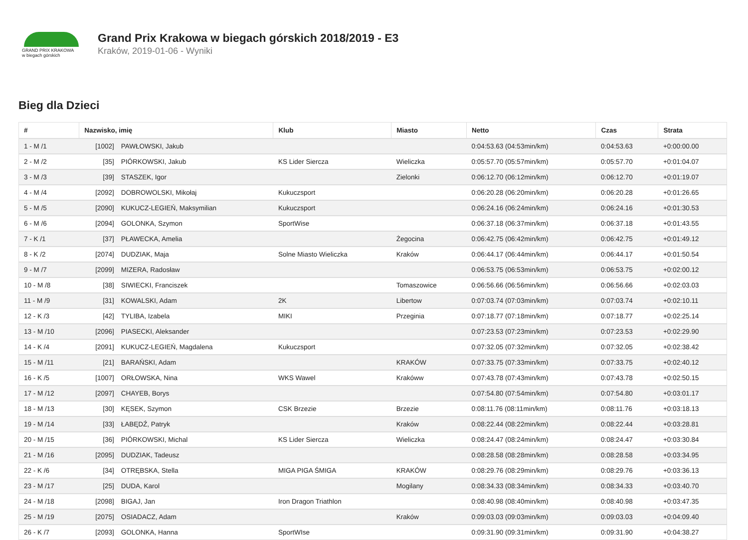GRAND PRIX KRAKOWA
w biegach górskich
Grand Prix Krakowa w biegach górskich 2018/2019 - E3
Kraków, 2019-01-06 - Wyniki
Bieg dla Dzieci
| # | Nazwisko, imię | | Klub | Miasto | Netto | Czas | Strata |
| --- | --- | --- | --- | --- | --- | --- | --- |
| 1 - M /1 | [1002] | PAWŁOWSKI, Jakub | | | 0:04:53.63 (04:53min/km) | 0:04:53.63 | +0:00:00.00 |
| 2 - M /2 | [35] | PIÓRKOWSKI, Jakub | KS Lider Siercza | Wieliczka | 0:05:57.70 (05:57min/km) | 0:05:57.70 | +0:01:04.07 |
| 3 - M /3 | [39] | STASZEK, Igor | | Zielonki | 0:06:12.70 (06:12min/km) | 0:06:12.70 | +0:01:19.07 |
| 4 - M /4 | [2092] | DOBROWOLSKI, Mikołaj | Kukuczsport | | 0:06:20.28 (06:20min/km) | 0:06:20.28 | +0:01:26.65 |
| 5 - M /5 | [2090] | KUKUCZ-LEGIEŃ, Maksymilian | Kukuczsport | | 0:06:24.16 (06:24min/km) | 0:06:24.16 | +0:01:30.53 |
| 6 - M /6 | [2094] | GOLONKA, Szymon | SportWise | | 0:06:37.18 (06:37min/km) | 0:06:37.18 | +0:01:43.55 |
| 7 - K /1 | [37] | PŁAWECKA, Amelia | | Żegocina | 0:06:42.75 (06:42min/km) | 0:06:42.75 | +0:01:49.12 |
| 8 - K /2 | [2074] | DUDZIAK, Maja | Solne Miasto Wieliczka | Kraków | 0:06:44.17 (06:44min/km) | 0:06:44.17 | +0:01:50.54 |
| 9 - M /7 | [2099] | MIZERA, Radosław | | | 0:06:53.75 (06:53min/km) | 0:06:53.75 | +0:02:00.12 |
| 10 - M /8 | [38] | SIWIECKI, Franciszek | | Tomaszowice | 0:06:56.66 (06:56min/km) | 0:06:56.66 | +0:02:03.03 |
| 11 - M /9 | [31] | KOWALSKI, Adam | 2K | Libertow | 0:07:03.74 (07:03min/km) | 0:07:03.74 | +0:02:10.11 |
| 12 - K /3 | [42] | TYLIBA, Izabela | MIKI | Przeginia | 0:07:18.77 (07:18min/km) | 0:07:18.77 | +0:02:25.14 |
| 13 - M /10 | [2096] | PIASECKI, Aleksander | | | 0:07:23.53 (07:23min/km) | 0:07:23.53 | +0:02:29.90 |
| 14 - K /4 | [2091] | KUKUCZ-LEGIEŃ, Magdalena | Kukuczsport | | 0:07:32.05 (07:32min/km) | 0:07:32.05 | +0:02:38.42 |
| 15 - M /11 | [21] | BARAŃSKI, Adam | | KRAKÓW | 0:07:33.75 (07:33min/km) | 0:07:33.75 | +0:02:40.12 |
| 16 - K /5 | [1007] | ORŁOWSKA, Nina | WKS Wawel | Krakóww | 0:07:43.78 (07:43min/km) | 0:07:43.78 | +0:02:50.15 |
| 17 - M /12 | [2097] | CHAYEB, Borys | | | 0:07:54.80 (07:54min/km) | 0:07:54.80 | +0:03:01.17 |
| 18 - M /13 | [30] | KĘSEK, Szymon | CSK Brzezie | Brzezie | 0:08:11.76 (08:11min/km) | 0:08:11.76 | +0:03:18.13 |
| 19 - M /14 | [33] | ŁABĘDŹ, Patryk | | Kraków | 0:08:22.44 (08:22min/km) | 0:08:22.44 | +0:03:28.81 |
| 20 - M /15 | [36] | PIÓRKOWSKI, Michal | KS Lider Siercza | Wieliczka | 0:08:24.47 (08:24min/km) | 0:08:24.47 | +0:03:30.84 |
| 21 - M /16 | [2095] | DUDZIAK, Tadeusz | | | 0:08:28.58 (08:28min/km) | 0:08:28.58 | +0:03:34.95 |
| 22 - K /6 | [34] | OTRĘBSKA, Stella | MIGA PIGA ŚMIGA | KRAKÓW | 0:08:29.76 (08:29min/km) | 0:08:29.76 | +0:03:36.13 |
| 23 - M /17 | [25] | DUDA, Karol | | Mogilany | 0:08:34.33 (08:34min/km) | 0:08:34.33 | +0:03:40.70 |
| 24 - M /18 | [2098] | BIGAJ, Jan | Iron Dragon Triathlon | | 0:08:40.98 (08:40min/km) | 0:08:40.98 | +0:03:47.35 |
| 25 - M /19 | [2075] | OSIADACZ, Adam | | Kraków | 0:09:03.03 (09:03min/km) | 0:09:03.03 | +0:04:09.40 |
| 26 - K /7 | [2093] | GOLONKA, Hanna | SportWIse | | 0:09:31.90 (09:31min/km) | 0:09:31.90 | +0:04:38.27 |